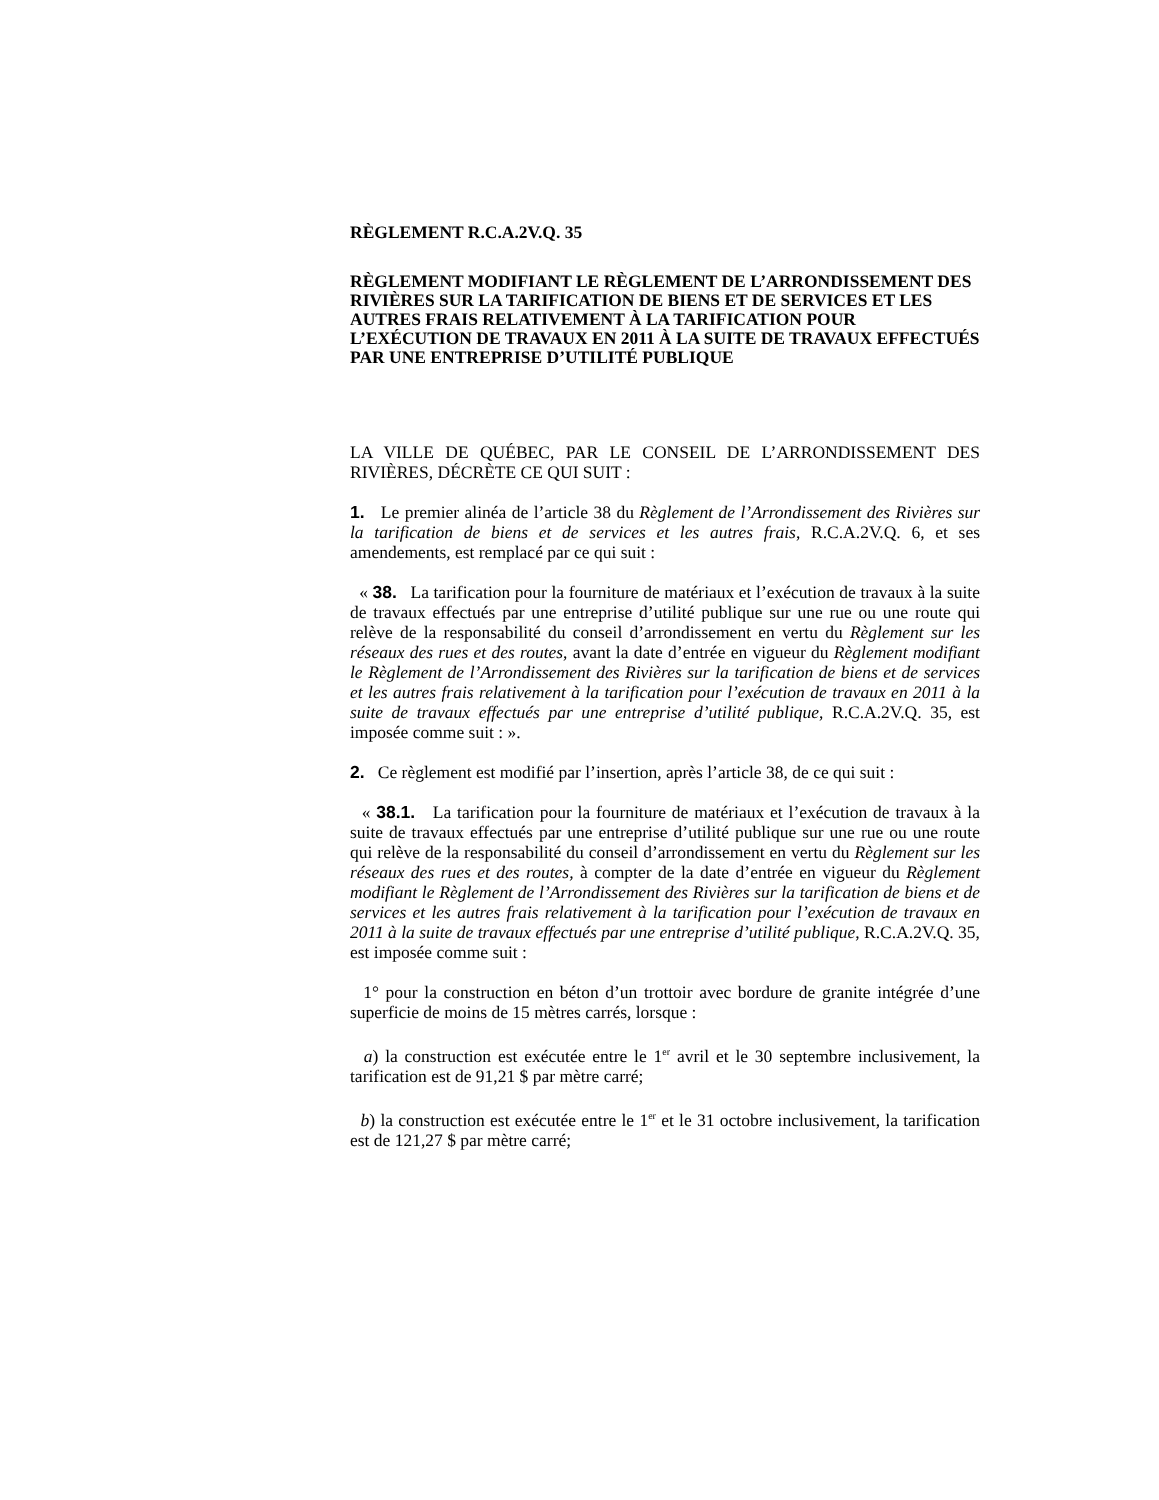RÈGLEMENT R.C.A.2V.Q. 35
RÈGLEMENT MODIFIANT LE RÈGLEMENT DE L’ARRONDISSEMENT DES RIVIÈRES SUR LA TARIFICATION DE BIENS ET DE SERVICES ET LES AUTRES FRAIS RELATIVEMENT À LA TARIFICATION POUR L’EXÉCUTION DE TRAVAUX EN 2011 À LA SUITE DE TRAVAUX EFFECTUÉS PAR UNE ENTREPRISE D’UTILITÉ PUBLIQUE
LA VILLE DE QUÉBEC, PAR LE CONSEIL DE L’ARRONDISSEMENT DES RIVIÈRES, DÉCRÈTE CE QUI SUIT :
1. Le premier alinéa de l’article 38 du Règlement de l’Arrondissement des Rivières sur la tarification de biens et de services et les autres frais, R.C.A.2V.Q. 6, et ses amendements, est remplacé par ce qui suit :
« 38. La tarification pour la fourniture de matériaux et l’exécution de travaux à la suite de travaux effectués par une entreprise d’utilité publique sur une rue ou une route qui relève de la responsabilité du conseil d’arrondissement en vertu du Règlement sur les réseaux des rues et des routes, avant la date d’entrée en vigueur du Règlement modifiant le Règlement de l’Arrondissement des Rivières sur la tarification de biens et de services et les autres frais relativement à la tarification pour l’exécution de travaux en 2011 à la suite de travaux effectués par une entreprise d’utilité publique, R.C.A.2V.Q. 35, est imposée comme suit : ».
2. Ce règlement est modifié par l’insertion, après l’article 38, de ce qui suit :
« 38.1. La tarification pour la fourniture de matériaux et l’exécution de travaux à la suite de travaux effectués par une entreprise d’utilité publique sur une rue ou une route qui relève de la responsabilité du conseil d’arrondissement en vertu du Règlement sur les réseaux des rues et des routes, à compter de la date d’entrée en vigueur du Règlement modifiant le Règlement de l’Arrondissement des Rivières sur la tarification de biens et de services et les autres frais relativement à la tarification pour l’exécution de travaux en 2011 à la suite de travaux effectués par une entreprise d’utilité publique, R.C.A.2V.Q. 35, est imposée comme suit :
1° pour la construction en béton d’un trottoir avec bordure de granite intégrée d’une superficie de moins de 15 mètres carrés, lorsque :
a) la construction est exécutée entre le 1<sup>er</sup> avril et le 30 septembre inclusivement, la tarification est de 91,21 $ par mètre carré;
b) la construction est exécutée entre le 1<sup>er</sup> et le 31 octobre inclusivement, la tarification est de 121,27 $ par mètre carré;